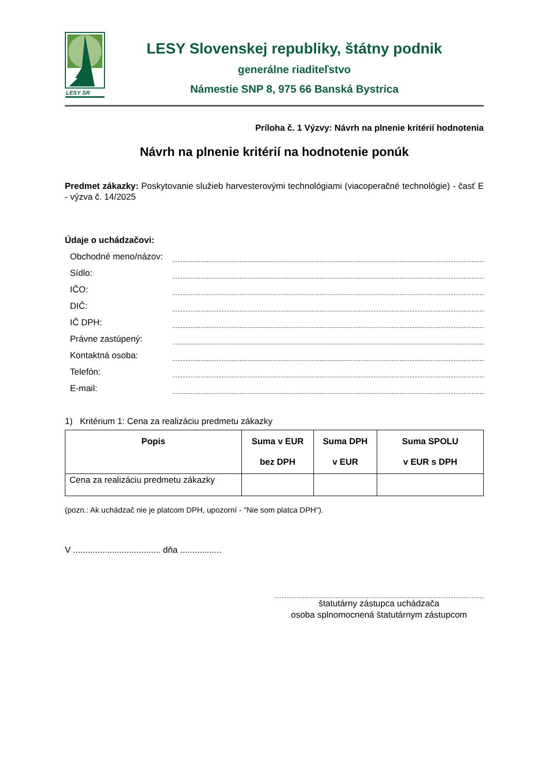LESY SR
LESY Slovenskej republiky, štátny podnik
generálne riaditeľstvo
Námestie SNP 8, 975 66 Banská Bystrica
Príloha č. 1 Výzvy: Návrh na plnenie kritérií hodnotenia
Návrh na plnenie kritérií na hodnotenie ponúk
Predmet zákazky: Poskytovanie služieb harvesterovými technológiami (viacoperačné technológie) - časť E - výzva č. 14/2025
Údaje o uchádzačovi:
Obchodné meno/názov:
Sídlo:
IČO:
DIČ:
IČ DPH:
Právne zastúpený:
Kontaktná osoba:
Telefón:
E-mail:
1) Kritérium 1: Cena za realizáciu predmetu zákazky
| Popis | Suma v EUR bez DPH | Suma DPH v EUR | Suma SPOLU v EUR s DPH |
| --- | --- | --- | --- |
| Cena za realizáciu predmetu zákazky | | | |
(pozn.: Ak uchádzač nie je platcom DPH, upozorní - "Nie som platca DPH").
V .................................... dňa .................
štatutárny zástupca uchádzača
osoba splnomocnená štatutárnym zástupcom